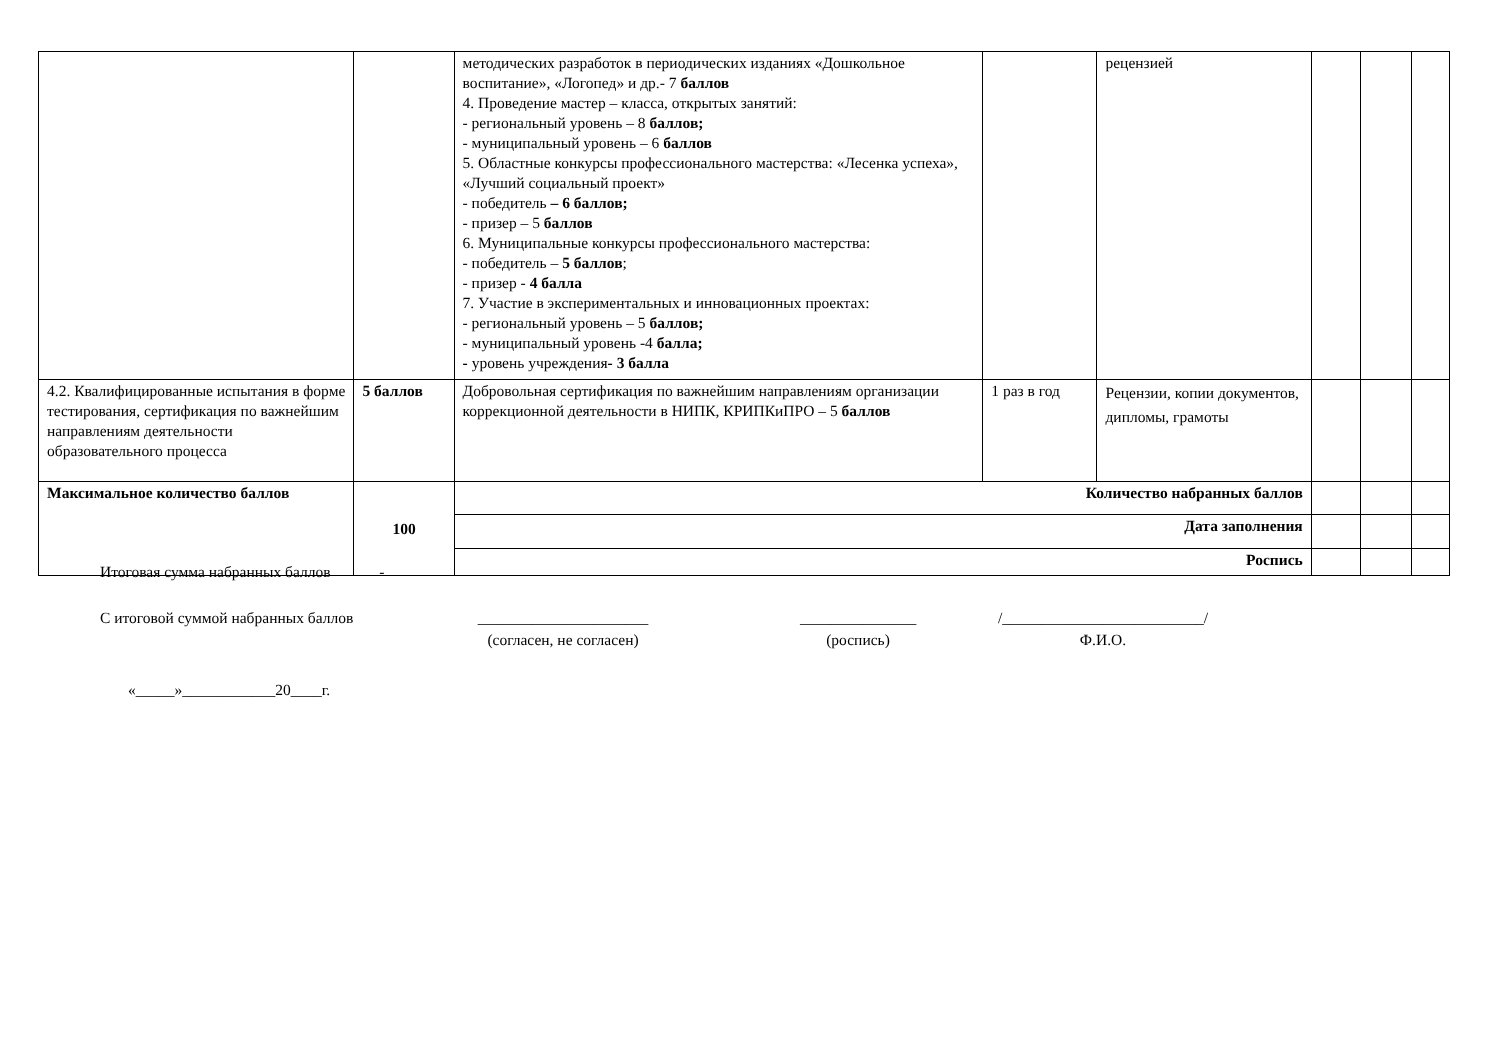| | | методических разработок в периодических изданиях «Дошкольное воспитание», «Логопед» и др.- 7 баллов 4. Проведение мастер – класса, открытых занятий: - региональный уровень – 8 баллов; - муниципальный уровень – 6 баллов 5. Областные конкурсы профессионального мастерства: «Лесенка успеха», «Лучший социальный проект» - победитель – 6 баллов; - призер – 5 баллов 6. Муниципальные конкурсы профессионального мастерства: - победитель – 5 баллов ; - призер - 4 балла 7. Участие в экспериментальных и инновационных проектах: - региональный уровень – 5 баллов; - муниципальный уровень -4 балла; - уровень учреждения - 3 балла | | рецензией | | | |
| 4.2. Квалифицированные испытания в форме тестирования, сертификация по важнейшим направлениям деятельности образовательного процесса | 5 баллов | Добровольная сертификация по важнейшим направлениям организации коррекционной деятельности в НИПК, КРИПКиПРО – 5 баллов | 1 раз в год | Рецензии, копии документов, дипломы, грамоты | | | |
| Максимальное количество баллов | 100 | Количество набранных баллов | | | | | |
| | | Дата заполнения | | | | | |
| | | Роспись | | | | | |
Итоговая сумма набранных баллов -
С итоговой суммой набранных баллов ______________________
(согласен, не согласен)
_______________
(роспись)
/__________________________/
Ф.И.О.
«_____»____________20____г.